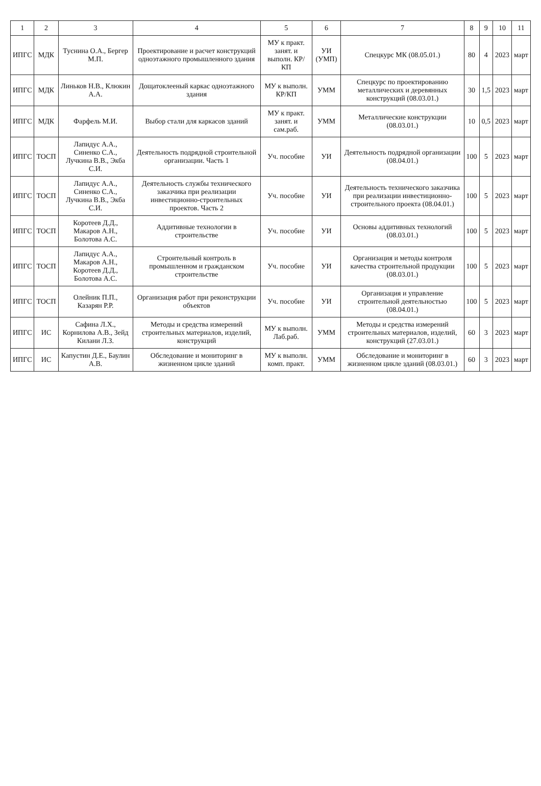| 1 | 2 | 3 | 4 | 5 | 6 | 7 | 8 | 9 | 10 | 11 |
| --- | --- | --- | --- | --- | --- | --- | --- | --- | --- | --- |
| ИПГС | МДК | Туснина О.А., Бергер М.П. | Проектирование и расчет конструкций одноэтажного промышленного здания | МУ к практ. занят. и выполн. КР/КП | УИ (УМП) | Спецкурс МК (08.05.01.) | 80 | 4 | 2023 | март |
| ИПГС | МДК | Линьков Н.В., Клюкин А.А. | Дощатоклееный каркас одноэтажного здания | МУ к выполн. КР/КП | УММ | Спецкурс по проектированию металлических и деревянных конструкций (08.03.01.) | 30 | 1,5 | 2023 | март |
| ИПГС | МДК | Фарфель М.И. | Выбор стали для каркасов зданий | МУ к практ. занят. и сам.раб. | УММ | Металлические конструкции (08.03.01.) | 10 | 0,5 | 2023 | март |
| ИПГС | ТОСП | Лапидус А.А., Синенко С.А., Лучкина В.В., Экба С.И. | Деятельность подрядной строительной организации. Часть 1 | Уч. пособие | УИ | Деятельность подрядной организации (08.04.01.) | 100 | 5 | 2023 | март |
| ИПГС | ТОСП | Лапидус А.А., Синенко С.А., Лучкина В.В., Экба С.И. | Деятельность службы технического заказчика при реализации инвестиционно-строительных проектов. Часть 2 | Уч. пособие | УИ | Деятельность технического заказчика при реализации инвестиционно-строительного проекта (08.04.01.) | 100 | 5 | 2023 | март |
| ИПГС | ТОСП | Коротеев Д.Д., Макаров А.Н., Болотова А.С. | Аддитивные технологии в строительстве | Уч. пособие | УИ | Основы аддитивных технологий (08.03.01.) | 100 | 5 | 2023 | март |
| ИПГС | ТОСП | Лапидус А.А., Макаров А.Н., Коротеев Д.Д., Болотова А.С. | Строительный контроль в промышленном и гражданском строительстве | Уч. пособие | УИ | Организация и методы контроля качества строительной продукции (08.03.01.) | 100 | 5 | 2023 | март |
| ИПГС | ТОСП | Олейник П.П., Казарян Р.Р. | Организация работ при реконструкции объектов | Уч. пособие | УИ | Организация и управление строительной деятельностью (08.04.01.) | 100 | 5 | 2023 | март |
| ИПГС | ИС | Сафина Л.Х., Корнилова А.В., Зейд Килани Л.З. | Методы и средства измерений строительных материалов, изделий, конструкций | МУ к выполн. Лаб.раб. | УММ | Методы и средства измерений строительных материалов, изделий, конструкций (27.03.01.) | 60 | 3 | 2023 | март |
| ИПГС | ИС | Капустин Д.Е., Баулин А.В. | Обследование и мониторинг в жизненном цикле зданий | МУ к выполн. комп. практ. | УММ | Обследование и мониторинг в жизненном цикле зданий (08.03.01.) | 60 | 3 | 2023 | март |